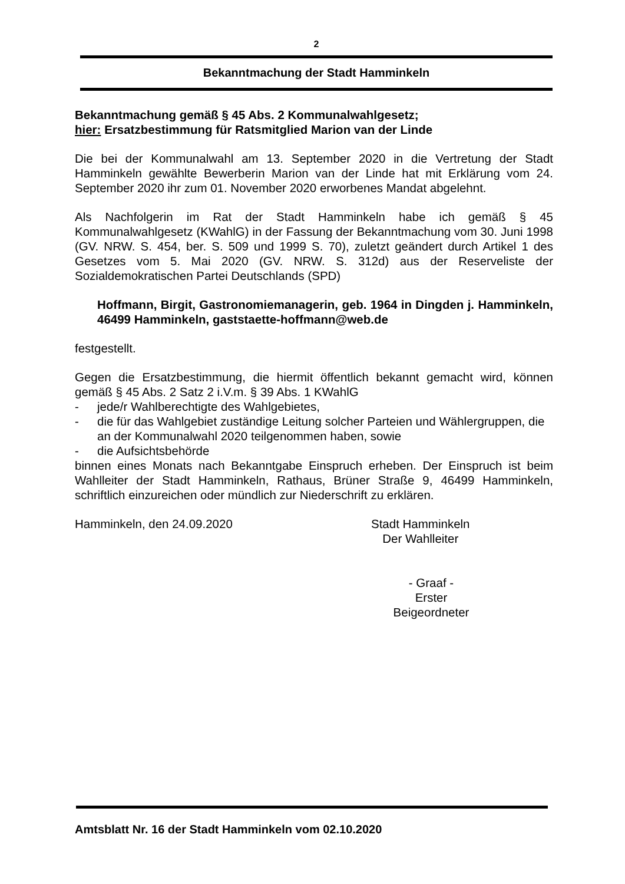2
Bekanntmachung der Stadt Hamminkeln
Bekanntmachung gemäß § 45 Abs. 2 Kommunalwahlgesetz;
hier: Ersatzbestimmung für Ratsmitglied Marion van der Linde
Die bei der Kommunalwahl am 13. September 2020 in die Vertretung der Stadt Hamminkeln gewählte Bewerberin Marion van der Linde hat mit Erklärung vom 24. September 2020 ihr zum 01. November 2020 erworbenes Mandat abgelehnt.
Als Nachfolgerin im Rat der Stadt Hamminkeln habe ich gemäß § 45 Kommunalwahlgesetz (KWahlG) in der Fassung der Bekanntmachung vom 30. Juni 1998 (GV. NRW. S. 454, ber. S. 509 und 1999 S. 70), zuletzt geändert durch Artikel 1 des Gesetzes vom 5. Mai 2020 (GV. NRW. S. 312d) aus der Reserveliste der Sozialdemokratischen Partei Deutschlands (SPD)
Hoffmann, Birgit, Gastronomiemanagerin, geb. 1964 in Dingden j. Hamminkeln, 46499 Hamminkeln, gaststaette-hoffmann@web.de
festgestellt.
Gegen die Ersatzbestimmung, die hiermit öffentlich bekannt gemacht wird, können gemäß § 45 Abs. 2 Satz 2 i.V.m. § 39 Abs. 1 KWahlG
- jede/r Wahlberechtigte des Wahlgebietes,
- die für das Wahlgebiet zuständige Leitung solcher Parteien und Wählergruppen, die an der Kommunalwahl 2020 teilgenommen haben, sowie
- die Aufsichtsbehörde
binnen eines Monats nach Bekanntgabe Einspruch erheben. Der Einspruch ist beim Wahlleiter der Stadt Hamminkeln, Rathaus, Brüner Straße 9, 46499 Hamminkeln, schriftlich einzureichen oder mündlich zur Niederschrift zu erklären.
Hamminkeln, den 24.09.2020 Stadt Hamminkeln
Der Wahlleiter
- Graaf -
Erster Beigeordneter
Amtsblatt Nr. 16 der Stadt Hamminkeln vom 02.10.2020